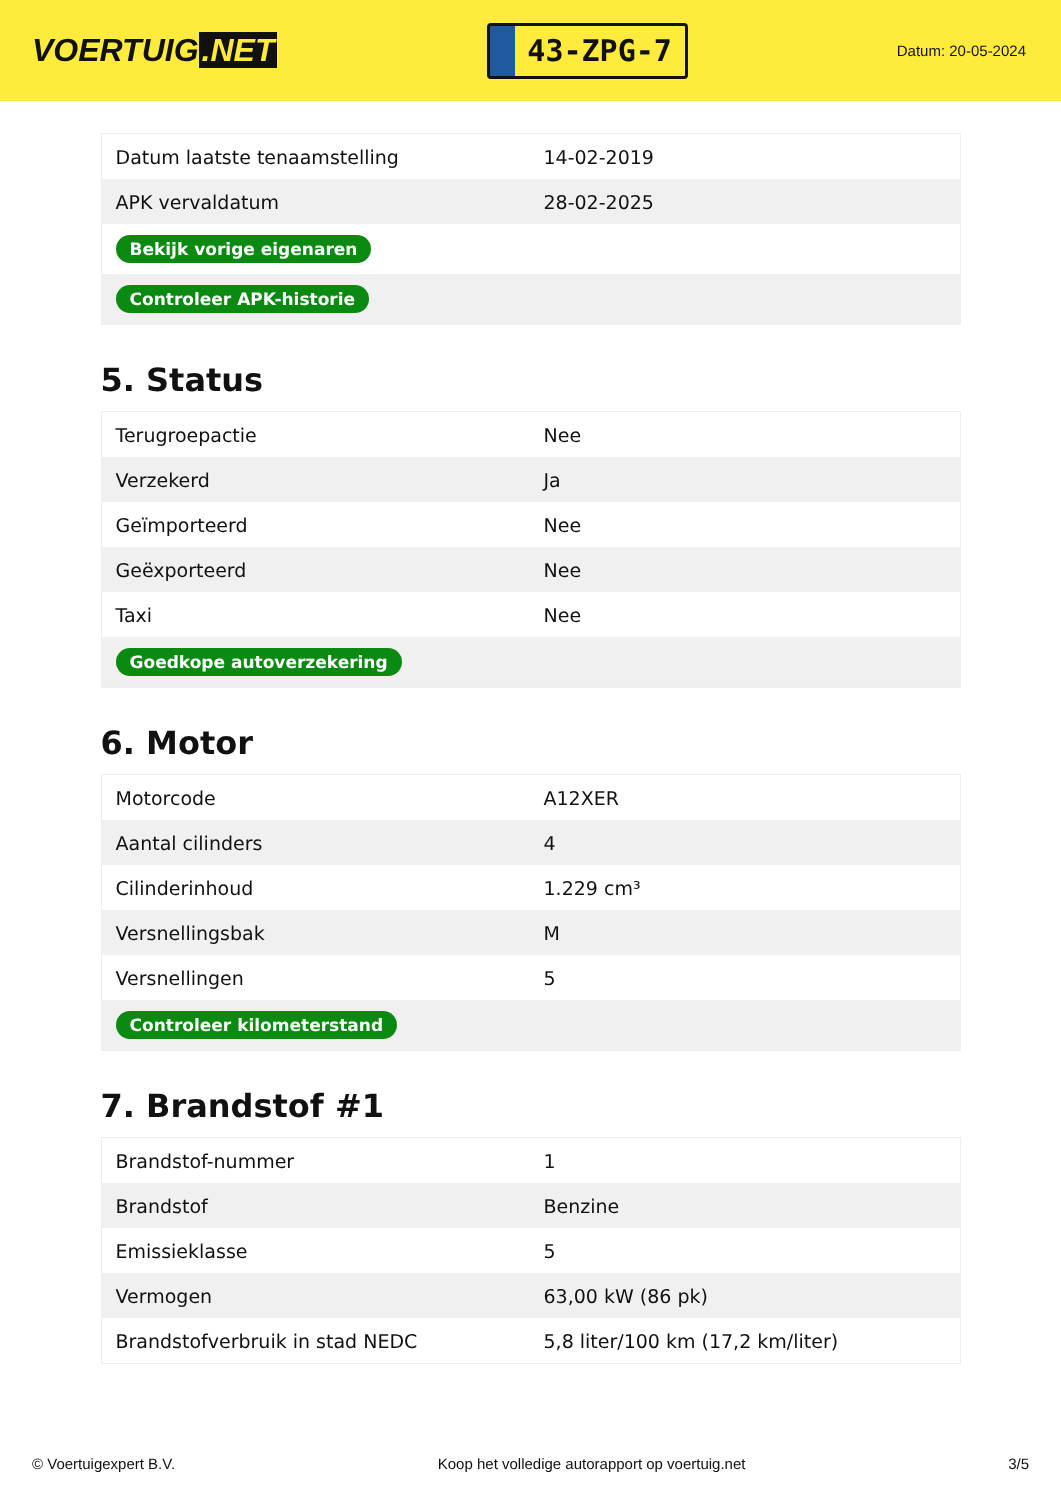VOERTUIG.NET
43-ZPG-7
Datum: 20-05-2024
| Datum laatste tenaamstelling | 14-02-2019 |
| APK vervaldatum | 28-02-2025 |
| Bekijk vorige eigenaren | |
| Controleer APK-historie | |
5. Status
| Terugroepactie | Nee |
| Verzekerd | Ja |
| Geïmporteerd | Nee |
| Geëxporteerd | Nee |
| Taxi | Nee |
| Goedkope autoverzekering | |
6. Motor
| Motorcode | A12XER |
| Aantal cilinders | 4 |
| Cilinderinhoud | 1.229 cm³ |
| Versnellingsbak | M |
| Versnellingen | 5 |
| Controleer kilometerstand | |
7. Brandstof #1
| Brandstof-nummer | 1 |
| Brandstof | Benzine |
| Emissieklasse | 5 |
| Vermogen | 63,00 kW (86 pk) |
| Brandstofverbruik in stad NEDC | 5,8 liter/100 km (17,2 km/liter) |
© Voertuigexpert B.V. Koop het volledige autorapport op voertuig.net 3/5